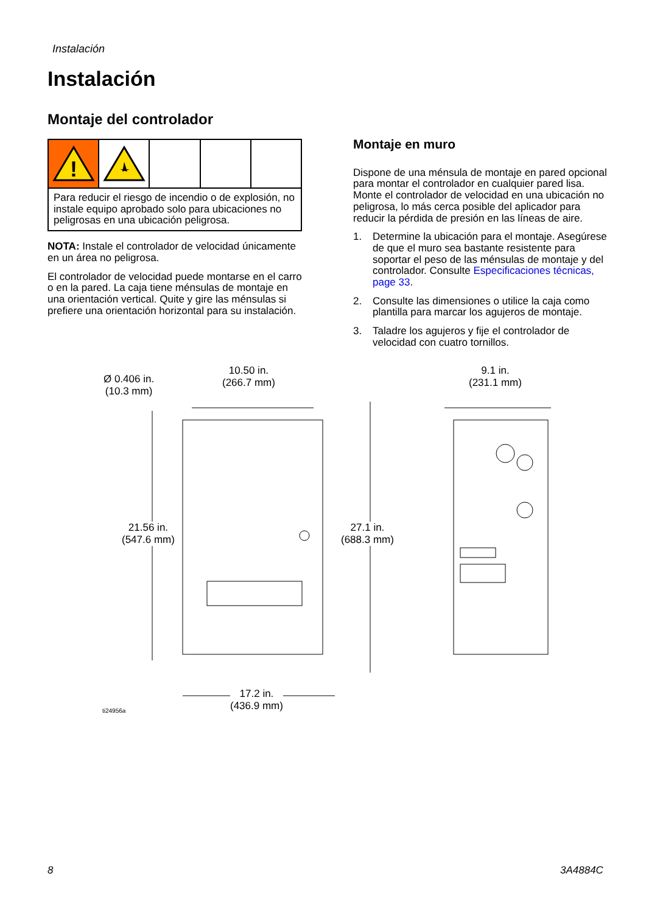Instalación
Instalación
Montaje del controlador
!
Para reducir el riesgo de incendio o de explosión, no instale equipo aprobado solo para ubicaciones no peligrosas en una ubicación peligrosa.
NOTA: Instale el controlador de velocidad únicamente en un área no peligrosa.
El controlador de velocidad puede montarse en el carro o en la pared. La caja tiene ménsulas de montaje en una orientación vertical. Quite y gire las ménsulas si prefiere una orientación horizontal para su instalación.
Montaje en muro
Dispone de una ménsula de montaje en pared opcional para montar el controlador en cualquier pared lisa. Monte el controlador de velocidad en una ubicación no peligrosa, lo más cerca posible del aplicador para reducir la pérdida de presión en las líneas de aire.
1. Determine la ubicación para el montaje. Asegúrese de que el muro sea bastante resistente para soportar el peso de las ménsulas de montaje y del controlador. Consulte Especificaciones técnicas, page 33.
2. Consulte las dimensiones o utilice la caja como plantilla para marcar los agujeros de montaje.
3. Taladre los agujeros y fije el controlador de velocidad con cuatro tornillos.
Ø 0.406 in.
(10.3 mm)
10.50 in.
(266.7 mm)
9.1 in.
(231.1 mm)
21.56 in.
(547.6 mm)
27.1 in.
(688.3 mm)
17.2 in.
(436.9 mm)
ti24956a
8 3A4884C